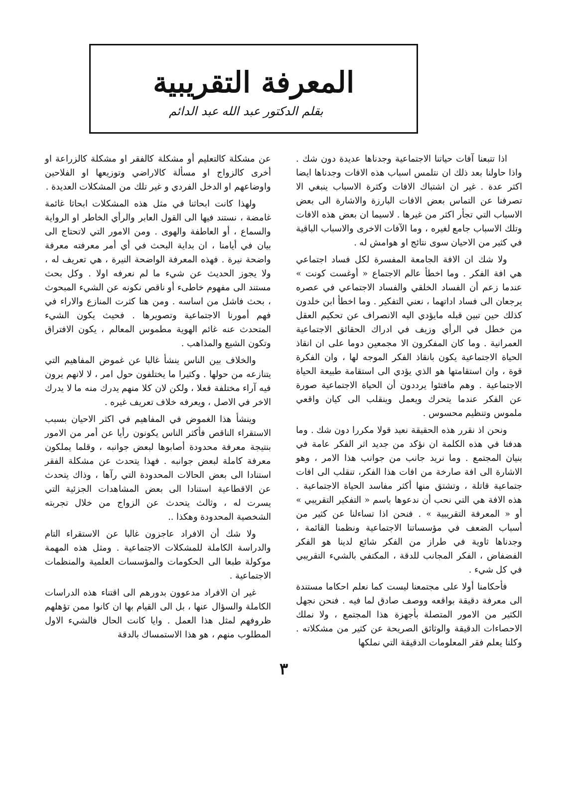المعرفة التقريبية
بقلم الدكتور عبد الله عبد الدائم
اذا تتبعنا آفات حياتنا الاجتماعية وجدناها عديدة دون شك . واذا حاولنا بعد ذلك ان نتلمس اسباب هذه الافات وجدناها ايضا اكثر عدة . غير ان اشتباك الافات وكثرة الاسباب ينبغي الا تصرفنا عن التماس بعض الافات البارزة والاشارة الى بعض الاسباب التي تجأر اكثر من غيرها . لاسيما ان بعض هذه الافات وتلك الاسباب جامع لغيره ، وما الآفات الاخرى والاسباب الباقية في كثير من الاحيان سوى نتائج او هوامش له .
ولا شك ان الافة الجامعة المفسرة لكل فساد اجتماعي هي افة الفكر . وما اخطأ عالم الاجتماع « أوغست كونت » عندما زعم أن الفساد الخلقي والفساد الاجتماعي في عصره يرجعان الى فساد اداتهما ، نعني التفكير . وما اخطأ ابن خلدون كذلك حين تبين قبله مايؤدي اليه الانصراف عن تحكيم العقل من خطل في الرأي وزيف في ادراك الحقائق الاجتماعية العمرانية . وما كان المفكرون الا مجمعين دوما على ان انقاذ الحياة الاجتماعية يكون بانقاذ الفكر الموجه لها ، وان الفكرة قوة ، وان استقامتها هو الذي يؤدي الى استقامة طبيعة الحياة الاجتماعية . وهم مافتئوا يرددون أن الحياة الاجتماعية صورة عن الفكر عندما يتحرك ويعمل وينقلب الى كيان واقعي ملموس وتنظيم محسوس .
ونحن اذ نقرر هذه الحقيقة نعيد قولا مكررا دون شك . وما هدفنا في هذه الكلمة ان نؤكد من جديد اثر الفكر عامة في بنيان المجتمع . وما نريد جانب من جوانب هذا الامر ، وهو الاشارة الى افة صارخة من افات هذا الفكر، تنقلب الى افات جتماعية قاتلة ، وتشتق منها أكثر مفاسد الحياة الاجتماعية . هذه الافة هي التي نحب أن ندعوها باسم « التفكير التقريبي » أو « المعرفة التقريبية » . فنحن اذا تساءلنا عن كثير من أسباب الضعف في مؤسساتنا الاجتماعية ونظمنا القائمة ، وجدناها ثاوية في طراز من الفكر شائع لدينا هو الفكر الفضفاض ، الفكر المجانب للدقة ، المكتفي بالشيء التقريبي في كل شيء .
فأحكامنا أولا على مجتمعنا ليست كما نعلم احكاما مستندة الى معرفة دقيقة بواقعه ووصف صادق لما فيه . فنحن نجهل الكثير من الامور المتصلة بأجهزة هذا المجتمع ، ولا نملك الاحصاءات الدقيقة والوثائق الصريحة عن كثير من مشكلاته . وكلنا يعلم فقر المعلومات الدقيقة التي نملكها
عن مشكلة كالتعليم أو مشكلة كالفقر او مشكلة كالزراعة او أخرى كالزواج او مسألة كالاراضي وتوزيعها او الفلاحين واوضاعهم او الدخل الفردي و غير تلك من المشكلات العديدة .
ولهذا كانت ابحاثنا في مثل هذه المشكلات ابحاثا غائمة غامضة ، نستند فيها الى القول العابر والرأي الخاطر او الرواية والسماع ، أو العاطفة والهوى . ومن الامور التي لاتحتاج الى بيان في أيامنا ، ان بداية البحث في أي أمر معرفته معرفة واضحة نيرة . فهذه المعرفة الواضحة النيرة ، هي تعريف له ، ولا يجوز الحديث عن شيء ما لم نعرفه اولا . وكل بحث مستند الى مفهوم خاطىء أو ناقص نكونه عن الشيء المبحوث ، بحث فاشل من اساسه . ومن هنا كثرت المنازع والاراء في فهم أمورنا الاجتماعية وتصويرها . فحيث يكون الشيء المتحدث عنه غائم الهوية مطموس المعالم ، يكون الافتراق وتكون الشيع والمذاهب .
والخلاف بين الناس ينشأ غالبا عن غموض المفاهيم التي يتنازعه من حولها . وكثيرا ما يختلفون حول امر ، لا لانهم يرون فيه آراء مختلفة فعلا ، ولكن لان كلا منهم يدرك منه ما لا يدرك الاخر في الاصل ، ويعرفه خلاف تعريف غيره .
وينشأ هذا الغموض في المفاهيم في اكثر الاحيان بسبب الاستقراء الناقص فأكثر الناس يكونون رأيا عن أمر من الامور بنتيجة معرفة محدودة أصابوها لبعض جوانبه ، وقلما يملكون معرفة كاملة لبعض جوانبه . فهذا يتحدث عن مشكلة الفقر استنادا الى بعض الحالات المحدودة التي رآها ، وذاك يتحدث عن الاقطاعية استنادا الى بعض المشاهدات الجزئية التي يسرت له ، وثالث يتحدث عن الزواج من خلال تجربته الشخصية المحدودة وهكذا ..
ولا شك أن الافراد عاجزون غالبا عن الاستقراء التام والدراسة الكاملة للمشكلات الاجتماعية . ومثل هذه المهمة موكولة طبعا الى الحكومات والمؤسسات العلمية والمنظمات الاجتماعية .
غير ان الافراد مدعوون بدورهم الى اقتناء هذه الدراسات الكاملة والسؤال عنها ، بل الى القيام بها ان كانوا ممن تؤهلهم ظروفهم لمثل هذا العمل . وايا كانت الحال فالشيء الاول المطلوب منهم ، هو هذا الاستمساك بالدقة
٣